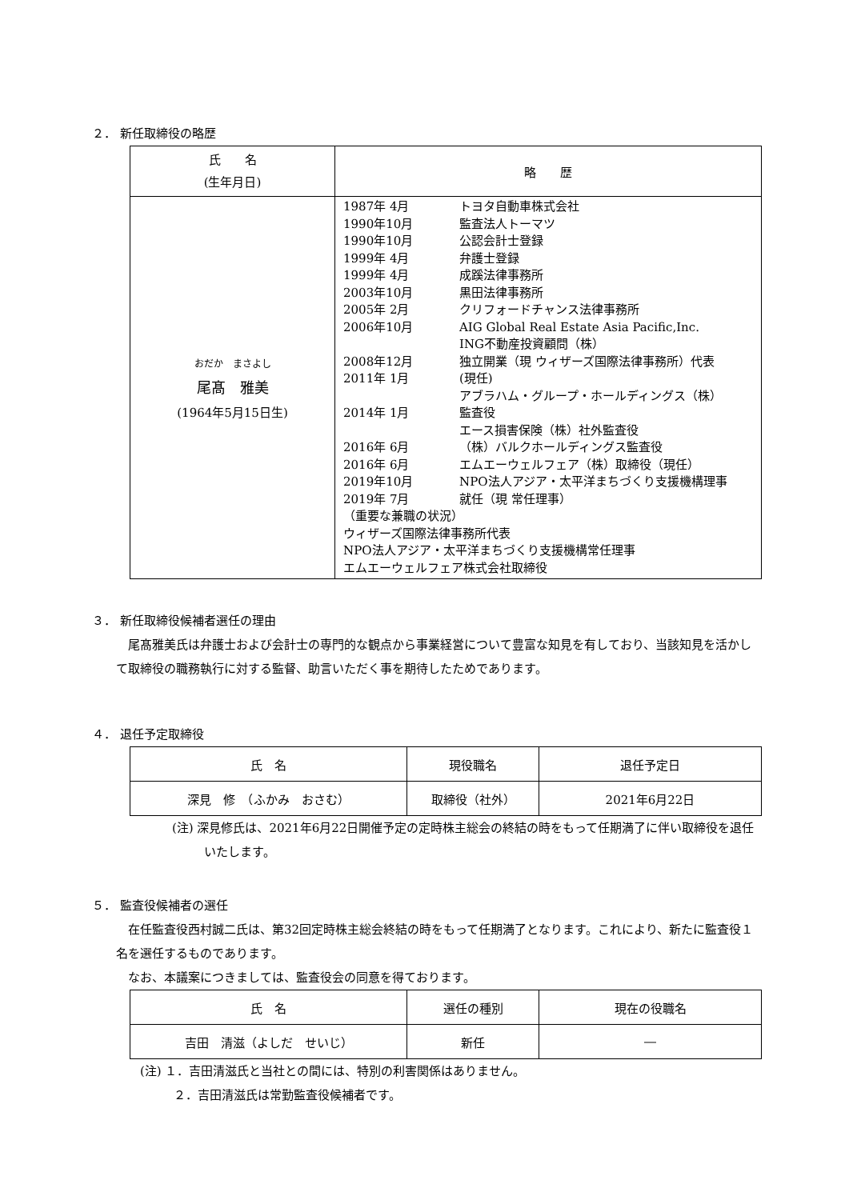２． 新任取締役の略歴
| 氏 名 (生年月日) | 略 歴 |
| --- | --- |
| おだか まさよし 尾髙 雅美 (1964年5月15日生) | 1987年 4月 トヨタ自動車株式会社 1990年10月 監査法人トーマツ 1990年10月 公認会計士登録 1999年 4月 弁護士登録 1999年 4月 成蹊法律事務所 2003年10月 黒田法律事務所 2005年 2月 クリフォードチャンス法律事務所 2006年10月 AIG Global Real Estate Asia Pacific,Inc. ING不動産投資顧問（株） 2008年12月 独立開業（現 ウィザーズ国際法律事務所）代表 2011年 1月 (現任) アブラハム・グループ・ホールディングス（株） 2014年 1月 監査役 エース損害保険（株）社外監査役 2016年 6月 （株）バルクホールディングス監査役 2016年 6月 エムエーウェルフェア（株）取締役（現任） 2019年10月 NPO法人アジア・太平洋まちづくり支援機構理事 2019年 7月 就任（現 常任理事） （重要な兼職の状況） ウィザーズ国際法律事務所代表 NPO法人アジア・太平洋まちづくり支援機構常任理事 エムエーウェルフェア株式会社取締役 |
３． 新任取締役候補者選任の理由
尾髙雅美氏は弁護士および会計士の専門的な観点から事業経営について豊富な知見を有しており、当該知見を活かして取締役の職務執行に対する監督、助言いただく事を期待したためであります。
４． 退任予定取締役
| 氏 名 | 現役職名 | 退任予定日 |
| 深見 修 （ふかみ おさむ） | 取締役（社外） | 2021年6月22日 |
(注) 深見修氏は、2021年6月22日開催予定の定時株主総会の終結の時をもって任期満了に伴い取締役を退任いたします。
５． 監査役候補者の選任
在任監査役西村誠二氏は、第32回定時株主総会終結の時をもって任期満了となります。これにより、新たに監査役１名を選任するものであります。
なお、本議案につきましては、監査役会の同意を得ております。
| 氏 名 | 選任の種別 | 現在の役職名 |
| 吉田 清滋（よしだ せいじ） | 新任 | ― |
(注) １．吉田清滋氏と当社との間には、特別の利害関係はありません。
２．吉田清滋氏は常勤監査役候補者です。